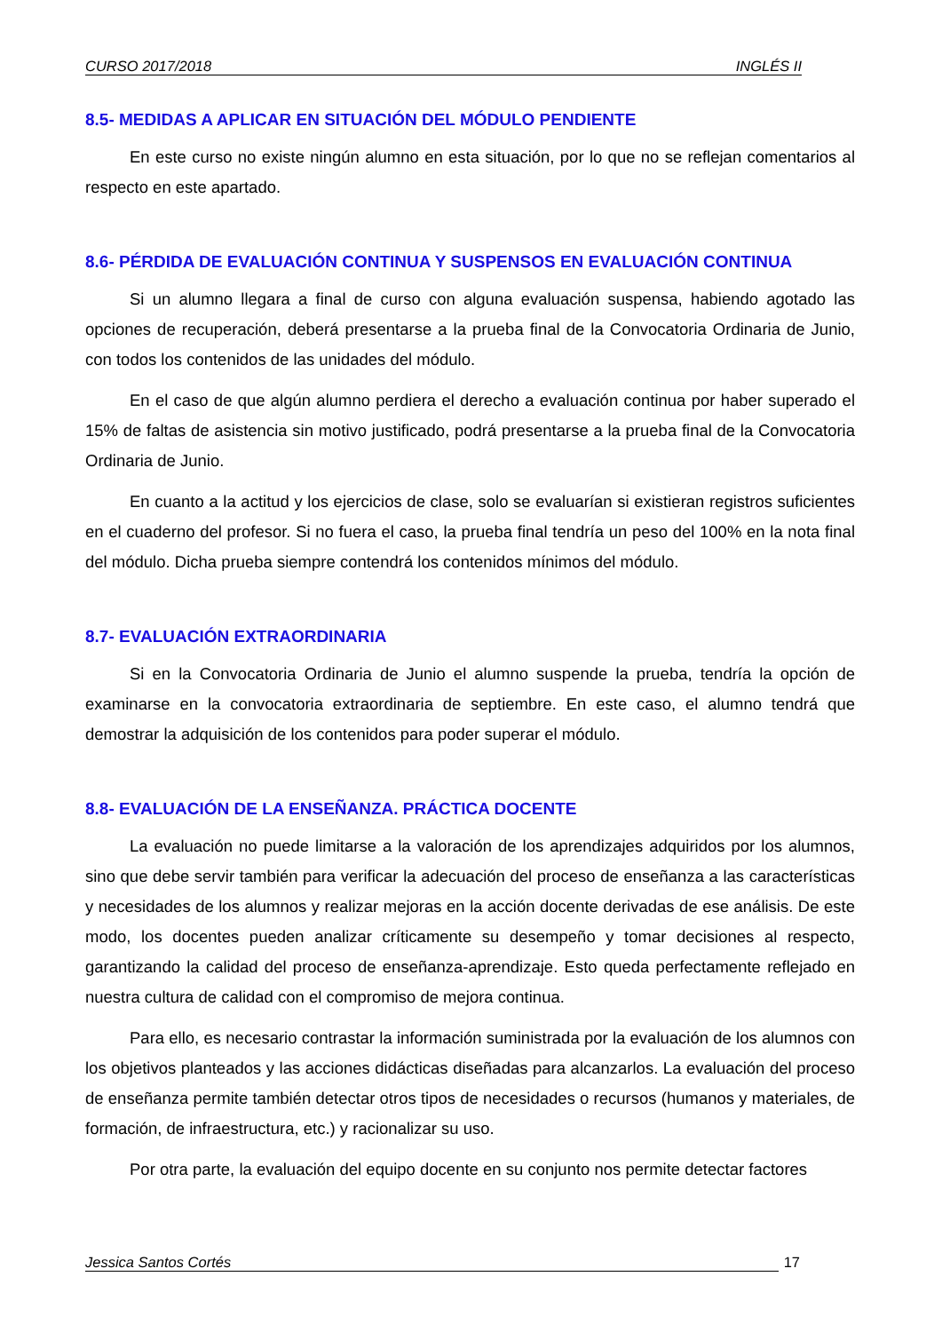CURSO 2017/2018 INGLÉS II
8.5- MEDIDAS A APLICAR EN SITUACIÓN DEL MÓDULO PENDIENTE
En este curso no existe ningún alumno en esta situación, por lo que no se reflejan comentarios al respecto en este apartado.
8.6- PÉRDIDA DE EVALUACIÓN CONTINUA Y SUSPENSOS EN EVALUACIÓN CONTINUA
Si un alumno llegara a final de curso con alguna evaluación suspensa, habiendo agotado las opciones de recuperación, deberá presentarse a la prueba final de la Convocatoria Ordinaria de Junio, con todos los contenidos de las unidades del módulo.
En el caso de que algún alumno perdiera el derecho a evaluación continua por haber superado el 15% de faltas de asistencia sin motivo justificado, podrá presentarse a la prueba final de la Convocatoria Ordinaria de Junio.
En cuanto a la actitud y los ejercicios de clase, solo se evaluarían si existieran registros suficientes en el cuaderno del profesor. Si no fuera el caso, la prueba final tendría un peso del 100% en la nota final del módulo. Dicha prueba siempre contendrá los contenidos mínimos del módulo.
8.7- EVALUACIÓN EXTRAORDINARIA
Si en la Convocatoria Ordinaria de Junio el alumno suspende la prueba, tendría la opción de examinarse en la convocatoria extraordinaria de septiembre. En este caso, el alumno tendrá que demostrar la adquisición de los contenidos para poder superar el módulo.
8.8- EVALUACIÓN DE LA ENSEÑANZA. PRÁCTICA DOCENTE
La evaluación no puede limitarse a la valoración de los aprendizajes adquiridos por los alumnos, sino que debe servir también para verificar la adecuación del proceso de enseñanza a las características y necesidades de los alumnos y realizar mejoras en la acción docente derivadas de ese análisis. De este modo, los docentes pueden analizar críticamente su desempeño y tomar decisiones al respecto, garantizando la calidad del proceso de enseñanza-aprendizaje. Esto queda perfectamente reflejado en nuestra cultura de calidad con el compromiso de mejora continua.
Para ello, es necesario contrastar la información suministrada por la evaluación de los alumnos con los objetivos planteados y las acciones didácticas diseñadas para alcanzarlos. La evaluación del proceso de enseñanza permite también detectar otros tipos de necesidades o recursos (humanos y materiales, de formación, de infraestructura, etc.) y racionalizar su uso.
Por otra parte, la evaluación del equipo docente en su conjunto nos permite detectar factores
Jessica Santos Cortés 17